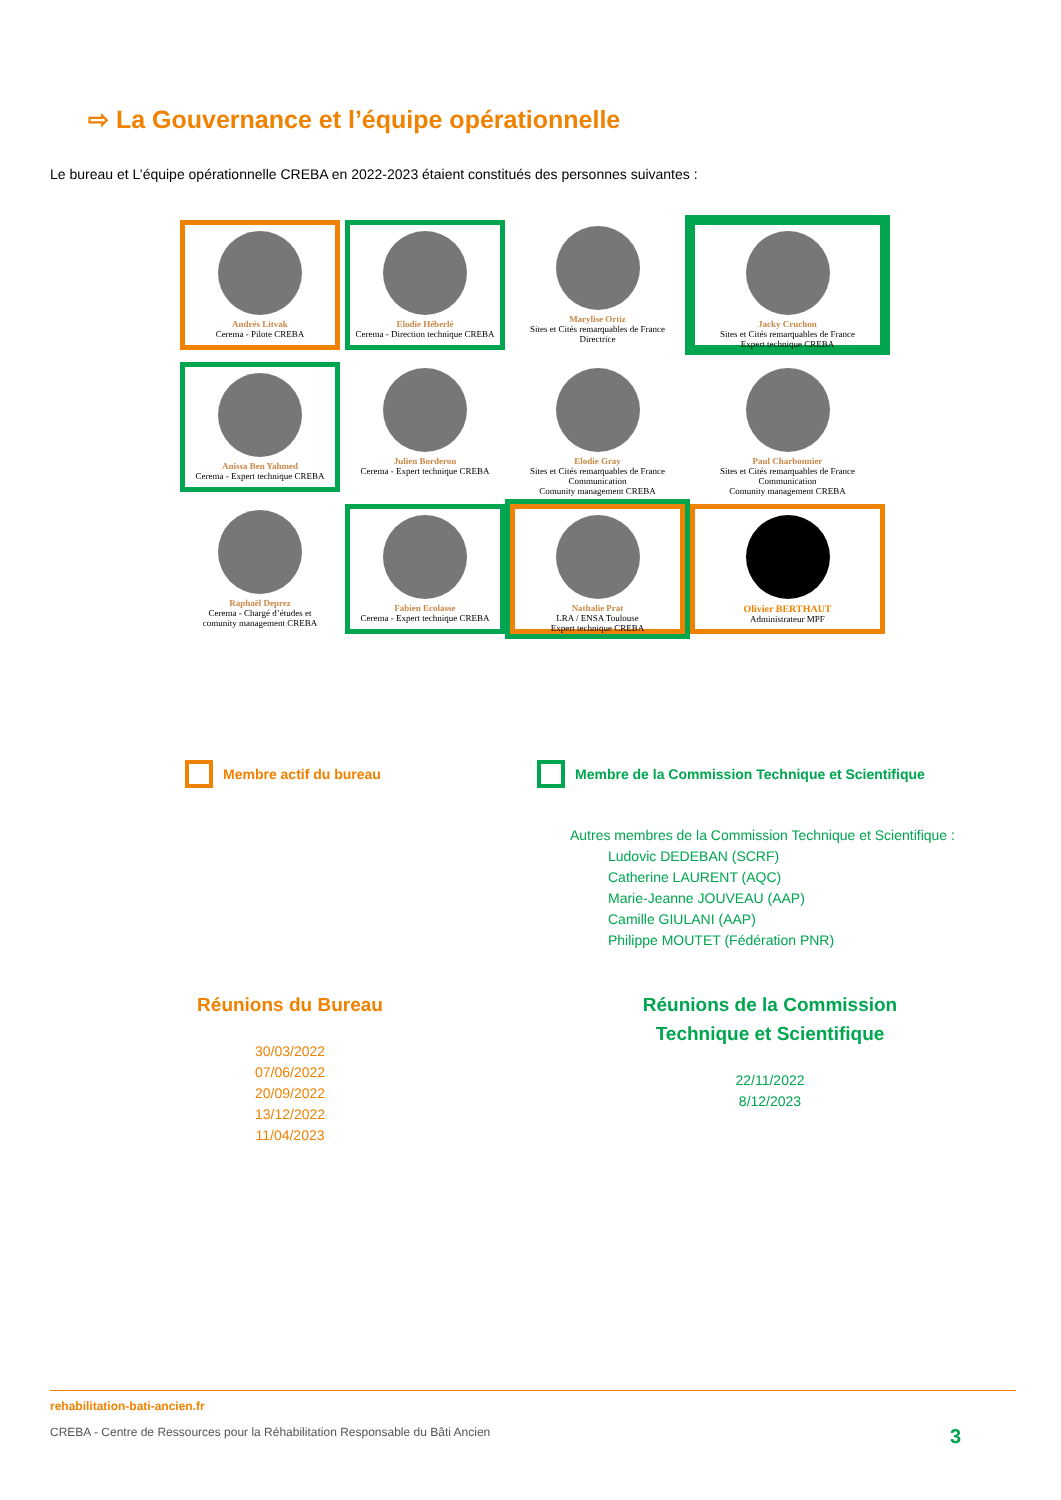⇨ La Gouvernance et l’équipe opérationnelle
Le bureau et L’équipe opérationnelle CREBA en 2022-2023 étaient constitués des personnes suivantes :
Andrés Litvak
Cerema - Pilote CREBA
Elodie Héberlé
Cerema - Direction technique CREBA
Marylise Ortiz
Sites et Cités remarquables de France
Directrice
Jacky Cruchon
Sites et Cités remarquables de France
Expert technique CREBA
Anissa Ben Yahmed
Cerema - Expert technique CREBA
Julien Borderon
Cerema - Expert technique CREBA
Elodie Gray
Sites et Cités remarquables de France
Communication
Comunity management CREBA
Paul Charbonnier
Sites et Cités remarquables de France
Communication
Comunity management CREBA
Raphaël Deprez
Cerema - Chargé d’études et
comunity management CREBA
Fabien Ecolasse
Cerema - Expert technique CREBA
Nathalie Prat
LRA / ENSA Toulouse
Expert technique CREBA
Olivier BERTHAUT
Administrateur MPF
Membre actif du bureau
Membre de la Commission Technique et Scientifique
Autres membres de la Commission Technique et Scientifique :
Ludovic DEDEBAN (SCRF)
Catherine LAURENT (AQC)
Marie-Jeanne JOUVEAU (AAP)
Camille GIULANI (AAP)
Philippe MOUTET (Fédération PNR)
Réunions du Bureau
30/03/2022
07/06/2022
20/09/2022
13/12/2022
11/04/2023
Réunions de la Commission Technique et Scientifique
22/11/2022
8/12/2023
rehabilitation-bati-ancien.fr
CREBA - Centre de Ressources pour la Réhabilitation Responsable du Bâti Ancien 3